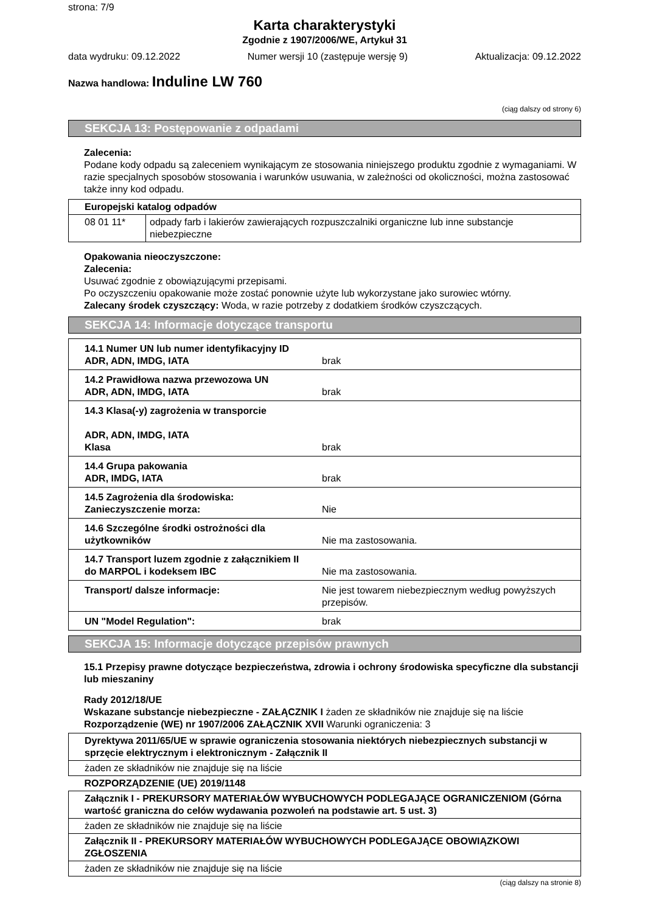strona: 7/9
Karta charakterystyki
Zgodnie z 1907/2006/WE, Artykuł 31
data wydruku: 09.12.2022 Numer wersji 10 (zastępuje wersję 9) Aktualizacja: 09.12.2022
Nazwa handlowa: Induline LW 760
(ciąg dalszy od strony 6)
SEKCJA 13: Postępowanie z odpadami
Zalecenia:
Podane kody odpadu są zaleceniem wynikającym ze stosowania niniejszego produktu zgodnie z wymaganiami. W razie specjalnych sposobów stosowania i warunków usuwania, w zależności od okoliczności, można zastosować także inny kod odpadu.
| Europejski katalog odpadów | |
| 08 01 11* | odpady farb i lakierów zawierających rozpuszczalniki organiczne lub inne substancje niebezpieczne |
Opakowania nieoczyszczone:
Zalecenia:
Usuwać zgodnie z obowiązującymi przepisami.
Po oczyszczeniu opakowanie może zostać ponownie użyte lub wykorzystane jako surowiec wtórny.
Zalecany środek czyszczący: Woda, w razie potrzeby z dodatkiem środków czyszczących.
SEKCJA 14: Informacje dotyczące transportu
| 14.1 Numer UN lub numer identyfikacyjny ID ADR, ADN, IMDG, IATA | brak |
| 14.2 Prawidłowa nazwa przewozowa UN ADR, ADN, IMDG, IATA | brak |
| 14.3 Klasa(-y) zagrożenia w transporcie ADR, ADN, IMDG, IATA Klasa | brak |
| 14.4 Grupa pakowania ADR, IMDG, IATA | brak |
| 14.5 Zagrożenia dla środowiska: Zanieczyszczenie morza: | Nie |
| 14.6 Szczególne środki ostrożności dla użytkowników | Nie ma zastosowania. |
| 14.7 Transport luzem zgodnie z załącznikiem II do MARPOL i kodeksem IBC | Nie ma zastosowania. |
| Transport/ dalsze informacje: | Nie jest towarem niebezpiecznym według powyższych przepisów. |
| UN "Model Regulation": | brak |
SEKCJA 15: Informacje dotyczące przepisów prawnych
15.1 Przepisy prawne dotyczące bezpieczeństwa, zdrowia i ochrony środowiska specyficzne dla substancji lub mieszaniny
Rady 2012/18/UE
Wskazane substancje niebezpieczne - ZAŁĄCZNIK I żaden ze składników nie znajduje się na liście
Rozporządzenie (WE) nr 1907/2006 ZAŁĄCZNIK XVII Warunki ograniczenia: 3
| Dyrektywa 2011/65/UE w sprawie ograniczenia stosowania niektórych niebezpiecznych substancji w sprzęcie elektrycznym i elektronicznym - Załącznik II |
| żaden ze składników nie znajduje się na liście |
| ROZPORZĄDZENIE (UE) 2019/1148 |
| Załącznik I - PREKURSORY MATERIAŁÓW WYBUCHOWYCH PODLEGAJĄCE OGRANICZENIOM (Górna wartość graniczna do celów wydawania pozwoleń na podstawie art. 5 ust. 3) |
| żaden ze składników nie znajduje się na liście |
| Załącznik II - PREKURSORY MATERIAŁÓW WYBUCHOWYCH PODLEGAJĄCE OBOWIĄZKOWI ZGŁOSZENIA |
| żaden ze składników nie znajduje się na liście |
(ciąg dalszy na stronie 8)